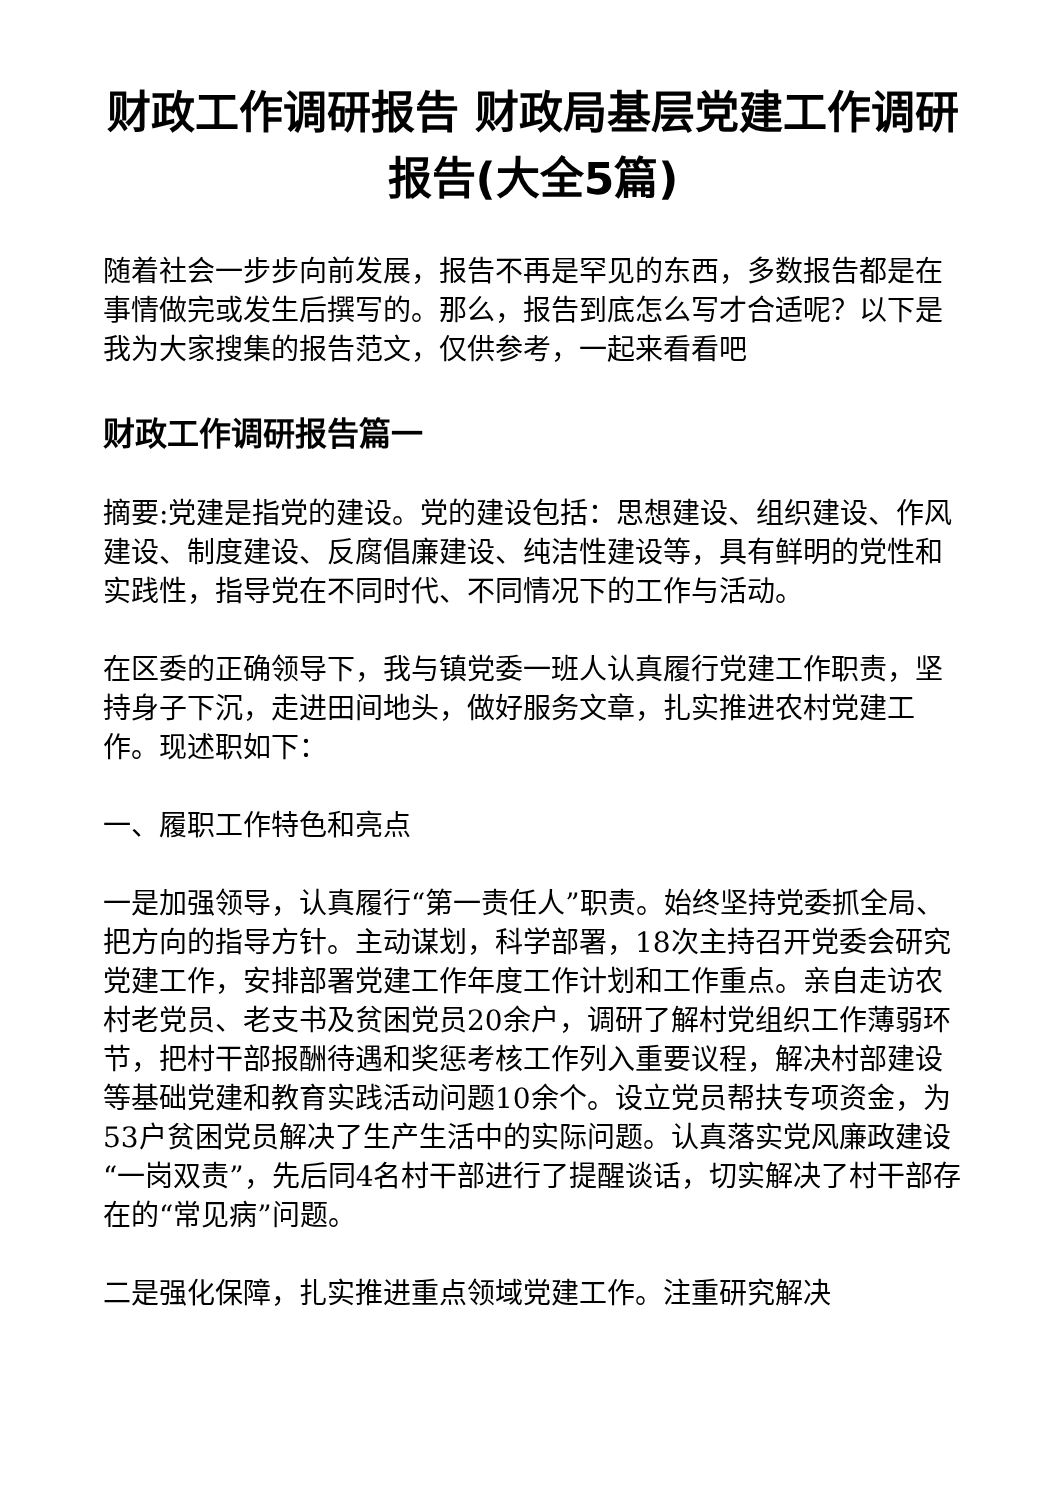财政工作调研报告 财政局基层党建工作调研报告(大全5篇)
随着社会一步步向前发展，报告不再是罕见的东西，多数报告都是在事情做完或发生后撰写的。那么，报告到底怎么写才合适呢？以下是我为大家搜集的报告范文，仅供参考，一起来看看吧
财政工作调研报告篇一
摘要:党建是指党的建设。党的建设包括：思想建设、组织建设、作风建设、制度建设、反腐倡廉建设、纯洁性建设等，具有鲜明的党性和实践性，指导党在不同时代、不同情况下的工作与活动。
在区委的正确领导下，我与镇党委一班人认真履行党建工作职责，坚持身子下沉，走进田间地头，做好服务文章，扎实推进农村党建工作。现述职如下：
一、履职工作特色和亮点
一是加强领导，认真履行“第一责任人”职责。始终坚持党委抓全局、把方向的指导方针。主动谋划，科学部署，18次主持召开党委会研究党建工作，安排部署党建工作年度工作计划和工作重点。亲自走访农村老党员、老支书及贫困党员20余户，调研了解村党组织工作薄弱环节，把村干部报酬待遇和奖惩考核工作列入重要议程，解决村部建设等基础党建和教育实践活动问题10余个。设立党员帮扶专项资金，为53户贫困党员解决了生产生活中的实际问题。认真落实党风廉政建设“一岗双责”，先后同4名村干部进行了提醒谈话，切实解决了村干部存在的“常见病”问题。
二是强化保障，扎实推进重点领域党建工作。注重研究解决